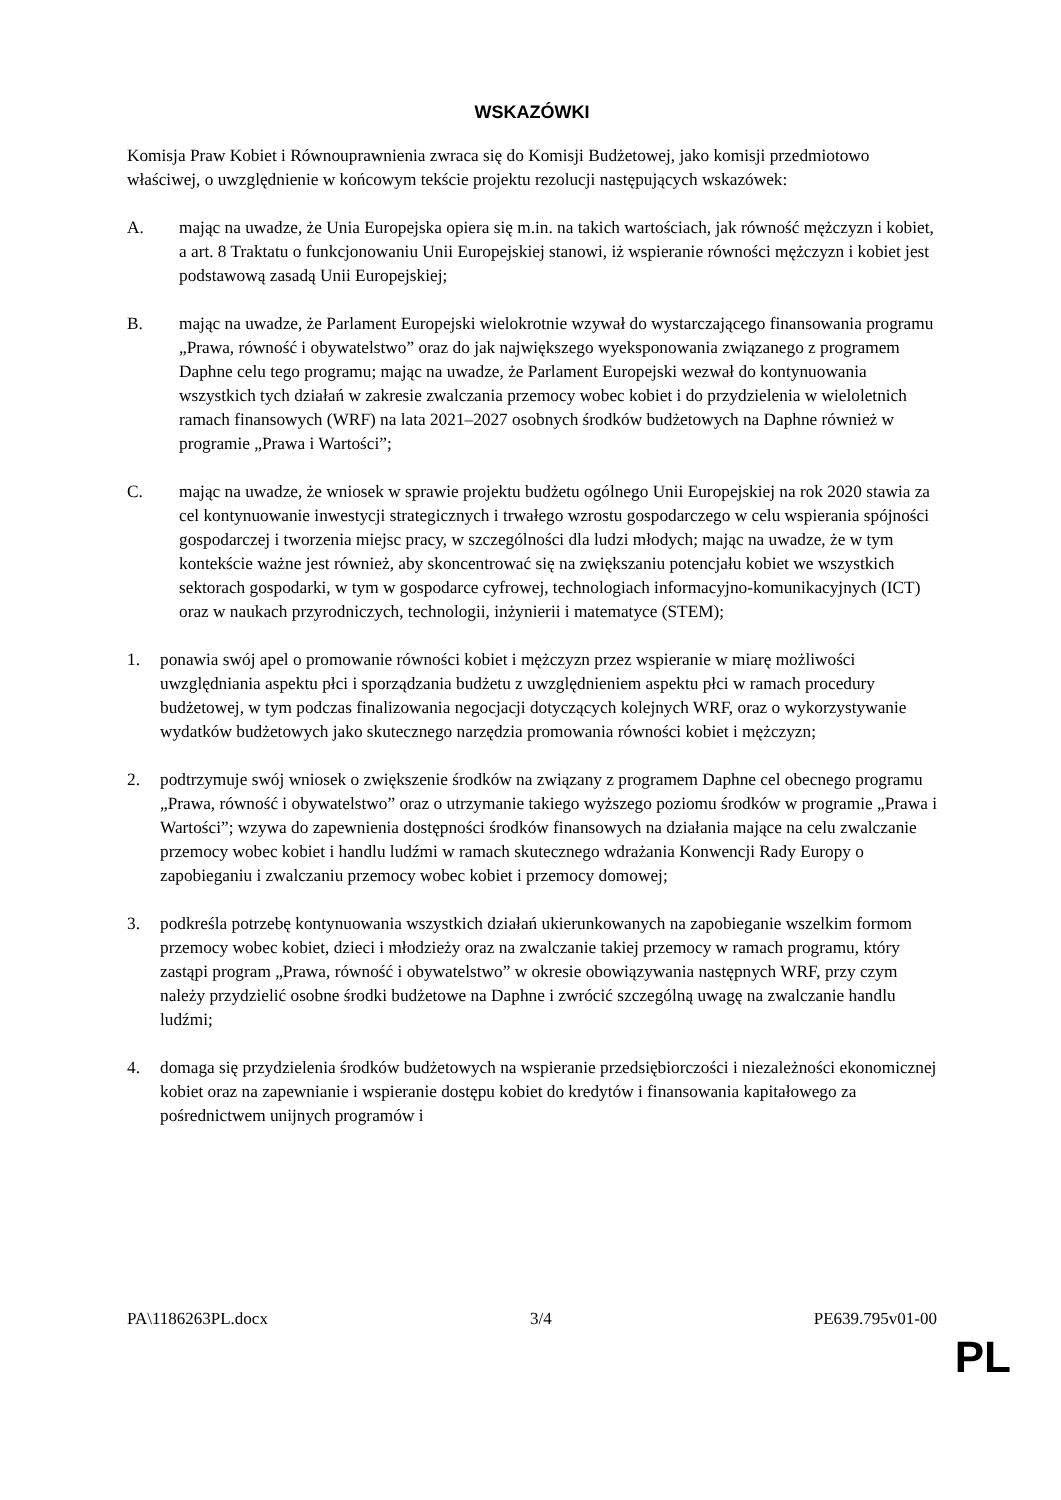WSKAZÓWKI
Komisja Praw Kobiet i Równouprawnienia zwraca się do Komisji Budżetowej, jako komisji przedmiotowo właściwej, o uwzględnienie w końcowym tekście projektu rezolucji następujących wskazówek:
A. mając na uwadze, że Unia Europejska opiera się m.in. na takich wartościach, jak równość mężczyzn i kobiet, a art. 8 Traktatu o funkcjonowaniu Unii Europejskiej stanowi, iż wspieranie równości mężczyzn i kobiet jest podstawową zasadą Unii Europejskiej;
B. mając na uwadze, że Parlament Europejski wielokrotnie wzywał do wystarczającego finansowania programu „Prawa, równość i obywatelstwo” oraz do jak największego wyeksponowania związanego z programem Daphne celu tego programu; mając na uwadze, że Parlament Europejski wezwał do kontynuowania wszystkich tych działań w zakresie zwalczania przemocy wobec kobiet i do przydzielenia w wieloletnich ramach finansowych (WRF) na lata 2021–2027 osobnych środków budżetowych na Daphne również w programie „Prawa i Wartości”;
C. mając na uwadze, że wniosek w sprawie projektu budżetu ogólnego Unii Europejskiej na rok 2020 stawia za cel kontynuowanie inwestycji strategicznych i trwałego wzrostu gospodarczego w celu wspierania spójności gospodarczej i tworzenia miejsc pracy, w szczególności dla ludzi młodych; mając na uwadze, że w tym kontekście ważne jest również, aby skoncentrować się na zwiększaniu potencjału kobiet we wszystkich sektorach gospodarki, w tym w gospodarce cyfrowej, technologiach informacyjno-komunikacyjnych (ICT) oraz w naukach przyrodniczych, technologii, inżynierii i matematyce (STEM);
1. ponawia swój apel o promowanie równości kobiet i mężczyzn przez wspieranie w miarę możliwości uwzględniania aspektu płci i sporządzania budżetu z uwzględnieniem aspektu płci w ramach procedury budżetowej, w tym podczas finalizowania negocjacji dotyczących kolejnych WRF, oraz o wykorzystywanie wydatków budżetowych jako skutecznego narzędzia promowania równości kobiet i mężczyzn;
2. podtrzymuje swój wniosek o zwiększenie środków na związany z programem Daphne cel obecnego programu „Prawa, równość i obywatelstwo” oraz o utrzymanie takiego wyższego poziomu środków w programie „Prawa i Wartości”; wzywa do zapewnienia dostępności środków finansowych na działania mające na celu zwalczanie przemocy wobec kobiet i handlu ludźmi w ramach skutecznego wdrażania Konwencji Rady Europy o zapobieganiu i zwalczaniu przemocy wobec kobiet i przemocy domowej;
3. podkreśla potrzebę kontynuowania wszystkich działań ukierunkowanych na zapobieganie wszelkim formom przemocy wobec kobiet, dzieci i młodzieży oraz na zwalczanie takiej przemocy w ramach programu, który zastąpi program „Prawa, równość i obywatelstwo” w okresie obowiązywania następnych WRF, przy czym należy przydzielić osobne środki budżetowe na Daphne i zwrócić szczególną uwagę na zwalczanie handlu ludźmi;
4. domaga się przydzielenia środków budżetowych na wspieranie przedsiębiorczości i niezależności ekonomicznej kobiet oraz na zapewnianie i wspieranie dostępu kobiet do kredytów i finansowania kapitałowego za pośrednictwem unijnych programów i
PA\1186263PL.docx 3/4 PE639.795v01-00
PL